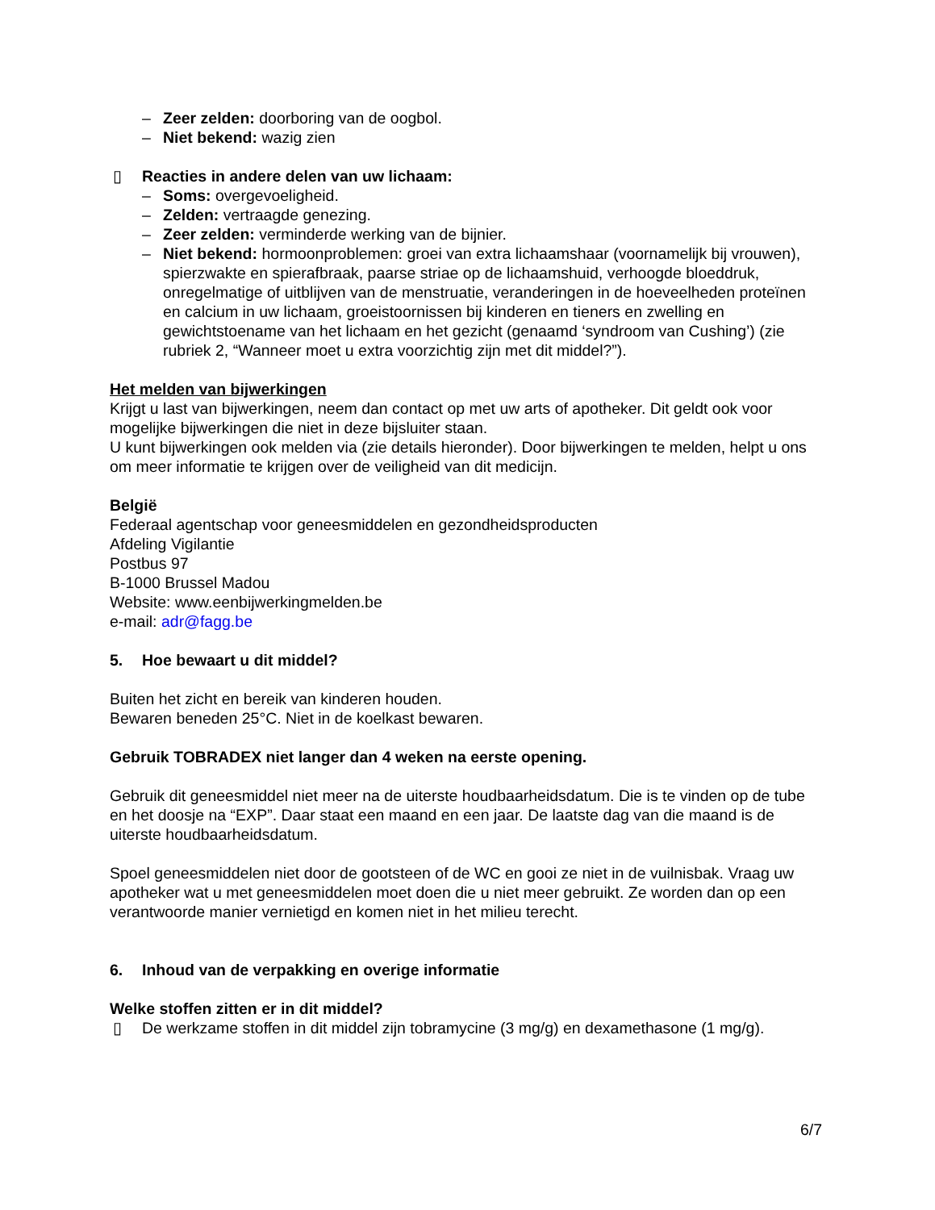– Zeer zelden: doorboring van de oogbol.
– Niet bekend: wazig zien
▯ Reacties in andere delen van uw lichaam:
– Soms: overgevoeligheid.
– Zelden: vertraagde genezing.
– Zeer zelden: verminderde werking van de bijnier.
– Niet bekend: hormoonproblemen: groei van extra lichaamshaar (voornamelijk bij vrouwen), spierzwakte en spierafbraak, paarse striae op de lichaamshuid, verhoogde bloeddruk, onregelmatige of uitblijven van de menstruatie, veranderingen in de hoeveelheden proteïnen en calcium in uw lichaam, groeistoornissen bij kinderen en tieners en zwelling en gewichtstoename van het lichaam en het gezicht (genaamd ‘syndroom van Cushing’) (zie rubriek 2, “Wanneer moet u extra voorzichtig zijn met dit middel?”).
Het melden van bijwerkingen
Krijgt u last van bijwerkingen, neem dan contact op met uw arts of apotheker. Dit geldt ook voor mogelijke bijwerkingen die niet in deze bijsluiter staan.
U kunt bijwerkingen ook melden via (zie details hieronder). Door bijwerkingen te melden, helpt u ons om meer informatie te krijgen over de veiligheid van dit medicijn.
België
Federaal agentschap voor geneesmiddelen en gezondheidsproducten
Afdeling Vigilantie
Postbus 97
B-1000 Brussel Madou
Website: www.eenbijwerkingmelden.be
e-mail: adr@fagg.be
5. Hoe bewaart u dit middel?
Buiten het zicht en bereik van kinderen houden.
Bewaren beneden 25°C. Niet in de koelkast bewaren.
Gebruik TOBRADEX niet langer dan 4 weken na eerste opening.
Gebruik dit geneesmiddel niet meer na de uiterste houdbaarheidsdatum. Die is te vinden op de tube en het doosje na “EXP”. Daar staat een maand en een jaar. De laatste dag van die maand is de uiterste houdbaarheidsdatum.
Spoel geneesmiddelen niet door de gootsteen of de WC en gooi ze niet in de vuilnisbak. Vraag uw apotheker wat u met geneesmiddelen moet doen die u niet meer gebruikt. Ze worden dan op een verantwoorde manier vernietigd en komen niet in het milieu terecht.
6. Inhoud van de verpakking en overige informatie
Welke stoffen zitten er in dit middel?
▯ De werkzame stoffen in dit middel zijn tobramycine (3 mg/g) en dexamethasone (1 mg/g).
6/7